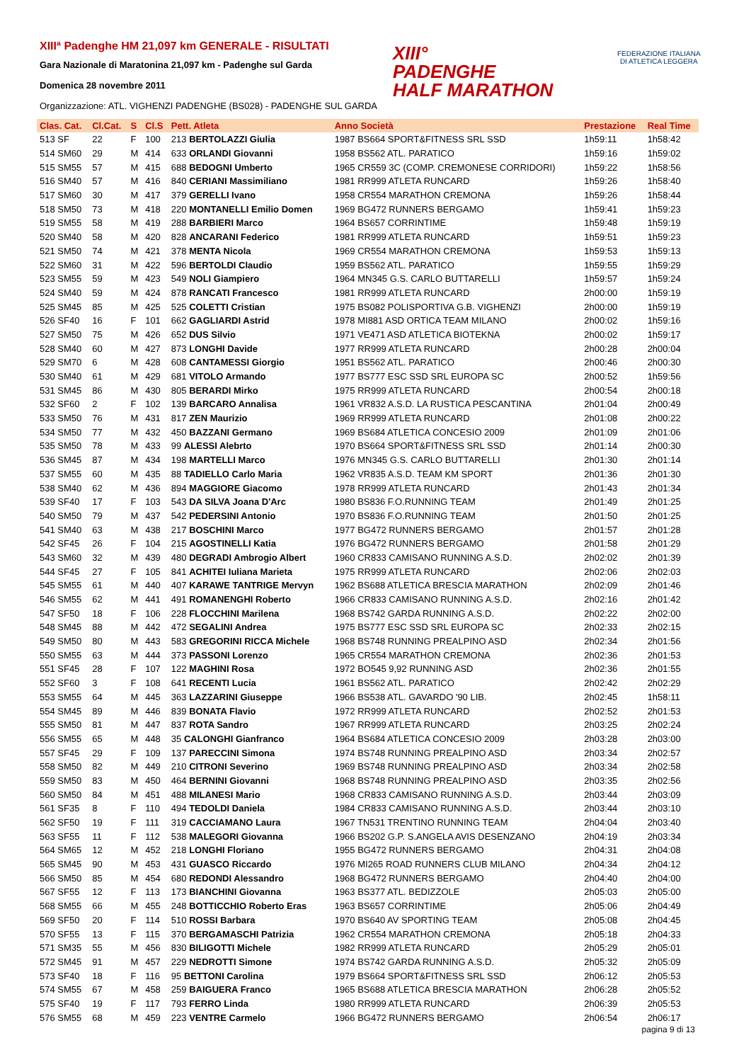XIIIª Padenghe HM 21,097 km GENERALE - RISULTATI
Gara Nazionale di Maratonina 21,097 km - Padenghe sul Garda
Domenica 28 novembre 2011
Organizzazione: ATL. VIGHENZI PADENGHE (BS028) - PADENGHE SUL GARDA
XIII°
PADENGHE
HALF MARATHON
FEDERAZIONE ITALIANA
DI ATLETICA LEGGERA
| Clas. Cat. | Cl.Cat. | S | Cl.S | Pett. Atleta | Anno Società | Prestazione | Real Time |
| --- | --- | --- | --- | --- | --- | --- | --- |
| 513 SF | 22 | F | 100 | 213 BERTOLAZZI Giulia | 1987 BS664 SPORT&FITNESS SRL SSD | 1h59:11 | 1h58:42 |
| 514 SM60 | 29 | M | 414 | 633 ORLANDI Giovanni | 1958 BS562 ATL. PARATICO | 1h59:16 | 1h59:02 |
| 515 SM55 | 57 | M | 415 | 688 BEDOGNI Umberto | 1965 CR559 3C (COMP. CREMONESE CORRIDORI) | 1h59:22 | 1h58:56 |
| 516 SM40 | 57 | M | 416 | 840 CERIANI Massimiliano | 1981 RR999 ATLETA RUNCARD | 1h59:26 | 1h58:40 |
| 517 SM60 | 30 | M | 417 | 379 GERELLI Ivano | 1958 CR554 MARATHON CREMONA | 1h59:26 | 1h58:44 |
| 518 SM50 | 73 | M | 418 | 220 MONTANELLI Emilio Domen | 1969 BG472 RUNNERS BERGAMO | 1h59:41 | 1h59:23 |
| 519 SM55 | 58 | M | 419 | 288 BARBIERI Marco | 1964 BS657 CORRINTIME | 1h59:48 | 1h59:19 |
| 520 SM40 | 58 | M | 420 | 828 ANCARANI Federico | 1981 RR999 ATLETA RUNCARD | 1h59:51 | 1h59:23 |
| 521 SM50 | 74 | M | 421 | 378 MENTA Nicola | 1969 CR554 MARATHON CREMONA | 1h59:53 | 1h59:13 |
| 522 SM60 | 31 | M | 422 | 596 BERTOLDI Claudio | 1959 BS562 ATL. PARATICO | 1h59:55 | 1h59:29 |
| 523 SM55 | 59 | M | 423 | 549 NOLI Giampiero | 1964 MN345 G.S. CARLO BUTTARELLI | 1h59:57 | 1h59:24 |
| 524 SM40 | 59 | M | 424 | 878 RANCATI Francesco | 1981 RR999 ATLETA RUNCARD | 2h00:00 | 1h59:19 |
| 525 SM45 | 85 | M | 425 | 525 COLETTI Cristian | 1975 BS082 POLISPORTIVA G.B. VIGHENZI | 2h00:00 | 1h59:19 |
| 526 SF40 | 16 | F | 101 | 662 GAGLIARDI Astrid | 1978 MI881 ASD ORTICA TEAM MILANO | 2h00:02 | 1h59:16 |
| 527 SM50 | 75 | M | 426 | 652 DUS Silvio | 1971 VE471 ASD ATLETICA BIOTEKNA | 2h00:02 | 1h59:17 |
| 528 SM40 | 60 | M | 427 | 873 LONGHI Davide | 1977 RR999 ATLETA RUNCARD | 2h00:28 | 2h00:04 |
| 529 SM70 | 6 | M | 428 | 608 CANTAMESSI Giorgio | 1951 BS562 ATL. PARATICO | 2h00:46 | 2h00:30 |
| 530 SM40 | 61 | M | 429 | 681 VITOLO Armando | 1977 BS777 ESC SSD SRL EUROPA SC | 2h00:52 | 1h59:56 |
| 531 SM45 | 86 | M | 430 | 805 BERARDI Mirko | 1975 RR999 ATLETA RUNCARD | 2h00:54 | 2h00:18 |
| 532 SF60 | 2 | F | 102 | 139 BARCARO Annalisa | 1961 VR832 A.S.D. LA RUSTICA PESCANTINA | 2h01:04 | 2h00:49 |
| 533 SM50 | 76 | M | 431 | 817 ZEN Maurizio | 1969 RR999 ATLETA RUNCARD | 2h01:08 | 2h00:22 |
| 534 SM50 | 77 | M | 432 | 450 BAZZANI Germano | 1969 BS684 ATLETICA CONCESIO 2009 | 2h01:09 | 2h01:06 |
| 535 SM50 | 78 | M | 433 | 99 ALESSI Alebrto | 1970 BS664 SPORT&FITNESS SRL SSD | 2h01:14 | 2h00:30 |
| 536 SM45 | 87 | M | 434 | 198 MARTELLI Marco | 1976 MN345 G.S. CARLO BUTTARELLI | 2h01:30 | 2h01:14 |
| 537 SM55 | 60 | M | 435 | 88 TADIELLO Carlo Maria | 1962 VR835 A.S.D. TEAM KM SPORT | 2h01:36 | 2h01:30 |
| 538 SM40 | 62 | M | 436 | 894 MAGGIORE Giacomo | 1978 RR999 ATLETA RUNCARD | 2h01:43 | 2h01:34 |
| 539 SF40 | 17 | F | 103 | 543 DA SILVA Joana D'Arc | 1980 BS836 F.O.RUNNING TEAM | 2h01:49 | 2h01:25 |
| 540 SM50 | 79 | M | 437 | 542 PEDERSINI Antonio | 1970 BS836 F.O.RUNNING TEAM | 2h01:50 | 2h01:25 |
| 541 SM40 | 63 | M | 438 | 217 BOSCHINI Marco | 1977 BG472 RUNNERS BERGAMO | 2h01:57 | 2h01:28 |
| 542 SF45 | 26 | F | 104 | 215 AGOSTINELLI Katia | 1976 BG472 RUNNERS BERGAMO | 2h01:58 | 2h01:29 |
| 543 SM60 | 32 | M | 439 | 480 DEGRADI Ambrogio Albert | 1960 CR833 CAMISANO RUNNING A.S.D. | 2h02:02 | 2h01:39 |
| 544 SF45 | 27 | F | 105 | 841 ACHITEI Iuliana Marieta | 1975 RR999 ATLETA RUNCARD | 2h02:06 | 2h02:03 |
| 545 SM55 | 61 | M | 440 | 407 KARAWE TANTRIGE Mervyn | 1962 BS688 ATLETICA BRESCIA MARATHON | 2h02:09 | 2h01:46 |
| 546 SM55 | 62 | M | 441 | 491 ROMANENGHI Roberto | 1966 CR833 CAMISANO RUNNING A.S.D. | 2h02:16 | 2h01:42 |
| 547 SF50 | 18 | F | 106 | 228 FLOCCHINI Marilena | 1968 BS742 GARDA RUNNING A.S.D. | 2h02:22 | 2h02:00 |
| 548 SM45 | 88 | M | 442 | 472 SEGALINI Andrea | 1975 BS777 ESC SSD SRL EUROPA SC | 2h02:33 | 2h02:15 |
| 549 SM50 | 80 | M | 443 | 583 GREGORINI RICCA Michele | 1968 BS748 RUNNING PREALPINO ASD | 2h02:34 | 2h01:56 |
| 550 SM55 | 63 | M | 444 | 373 PASSONI Lorenzo | 1965 CR554 MARATHON CREMONA | 2h02:36 | 2h01:53 |
| 551 SF45 | 28 | F | 107 | 122 MAGHINI Rosa | 1972 BO545 9,92 RUNNING ASD | 2h02:36 | 2h01:55 |
| 552 SF60 | 3 | F | 108 | 641 RECENTI Lucia | 1961 BS562 ATL. PARATICO | 2h02:42 | 2h02:29 |
| 553 SM55 | 64 | M | 445 | 363 LAZZARINI Giuseppe | 1966 BS538 ATL. GAVARDO '90 LIB. | 2h02:45 | 1h58:11 |
| 554 SM45 | 89 | M | 446 | 839 BONATA Flavio | 1972 RR999 ATLETA RUNCARD | 2h02:52 | 2h01:53 |
| 555 SM50 | 81 | M | 447 | 837 ROTA Sandro | 1967 RR999 ATLETA RUNCARD | 2h03:25 | 2h02:24 |
| 556 SM55 | 65 | M | 448 | 35 CALONGHI Gianfranco | 1964 BS684 ATLETICA CONCESIO 2009 | 2h03:28 | 2h03:00 |
| 557 SF45 | 29 | F | 109 | 137 PARECCINI Simona | 1974 BS748 RUNNING PREALPINO ASD | 2h03:34 | 2h02:57 |
| 558 SM50 | 82 | M | 449 | 210 CITRONI Severino | 1969 BS748 RUNNING PREALPINO ASD | 2h03:34 | 2h02:58 |
| 559 SM50 | 83 | M | 450 | 464 BERNINI Giovanni | 1968 BS748 RUNNING PREALPINO ASD | 2h03:35 | 2h02:56 |
| 560 SM50 | 84 | M | 451 | 488 MILANESI Mario | 1968 CR833 CAMISANO RUNNING A.S.D. | 2h03:44 | 2h03:09 |
| 561 SF35 | 8 | F | 110 | 494 TEDOLDI Daniela | 1984 CR833 CAMISANO RUNNING A.S.D. | 2h03:44 | 2h03:10 |
| 562 SF50 | 19 | F | 111 | 319 CACCIAMANO Laura | 1967 TN531 TRENTINO RUNNING TEAM | 2h04:04 | 2h03:40 |
| 563 SF55 | 11 | F | 112 | 538 MALEGORI Giovanna | 1966 BS202 G.P. S.ANGELA AVIS DESENZANO | 2h04:19 | 2h03:34 |
| 564 SM65 | 12 | M | 452 | 218 LONGHI Floriano | 1955 BG472 RUNNERS BERGAMO | 2h04:31 | 2h04:08 |
| 565 SM45 | 90 | M | 453 | 431 GUASCO Riccardo | 1976 MI265 ROAD RUNNERS CLUB MILANO | 2h04:34 | 2h04:12 |
| 566 SM50 | 85 | M | 454 | 680 REDONDI Alessandro | 1968 BG472 RUNNERS BERGAMO | 2h04:40 | 2h04:00 |
| 567 SF55 | 12 | F | 113 | 173 BIANCHINI Giovanna | 1963 BS377 ATL. BEDIZZOLE | 2h05:03 | 2h05:00 |
| 568 SM55 | 66 | M | 455 | 248 BOTTICCHIO Roberto Eras | 1963 BS657 CORRINTIME | 2h05:06 | 2h04:49 |
| 569 SF50 | 20 | F | 114 | 510 ROSSI Barbara | 1970 BS640 AV SPORTING TEAM | 2h05:08 | 2h04:45 |
| 570 SF55 | 13 | F | 115 | 370 BERGAMASCHI Patrizia | 1962 CR554 MARATHON CREMONA | 2h05:18 | 2h04:33 |
| 571 SM35 | 55 | M | 456 | 830 BILIGOTTI Michele | 1982 RR999 ATLETA RUNCARD | 2h05:29 | 2h05:01 |
| 572 SM45 | 91 | M | 457 | 229 NEDROTTI Simone | 1974 BS742 GARDA RUNNING A.S.D. | 2h05:32 | 2h05:09 |
| 573 SF40 | 18 | F | 116 | 95 BETTONI Carolina | 1979 BS664 SPORT&FITNESS SRL SSD | 2h06:12 | 2h05:53 |
| 574 SM55 | 67 | M | 458 | 259 BAIGUERA Franco | 1965 BS688 ATLETICA BRESCIA MARATHON | 2h06:28 | 2h05:52 |
| 575 SF40 | 19 | F | 117 | 793 FERRO Linda | 1980 RR999 ATLETA RUNCARD | 2h06:39 | 2h05:53 |
| 576 SM55 | 68 | M | 459 | 223 VENTRE Carmelo | 1966 BG472 RUNNERS BERGAMO | 2h06:54 | 2h06:17 |
pagina 9 di 13